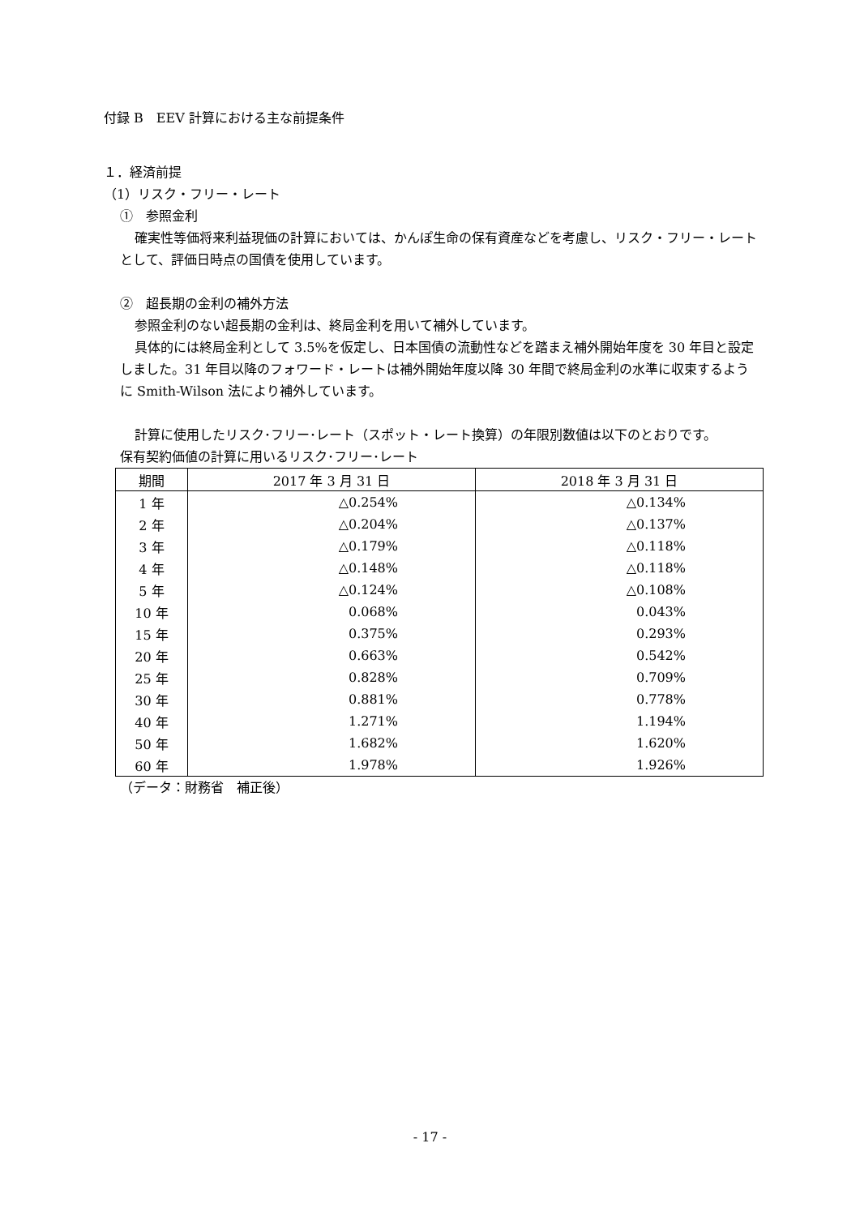付録 B　EEV 計算における主な前提条件
１．経済前提
（1）リスク・フリー・レート
①　参照金利
確実性等価将来利益現価の計算においては、かんぽ生命の保有資産などを考慮し、リスク・フリー・レートとして、評価日時点の国債を使用しています。
②　超長期の金利の補外方法
参照金利のない超長期の金利は、終局金利を用いて補外しています。
具体的には終局金利として 3.5%を仮定し、日本国債の流動性などを踏まえ補外開始年度を 30 年目と設定しました。31 年目以降のフォワード・レートは補外開始年度以降 30 年間で終局金利の水準に収束するように Smith-Wilson 法により補外しています。
計算に使用したリスク･フリー･レート（スポット・レート換算）の年限別数値は以下のとおりです。
保有契約価値の計算に用いるリスク･フリー･レート
| 期間 | 2017 年 3 月 31 日 | 2018 年 3 月 31 日 |
| --- | --- | --- |
| 1 年 | △0.254% | △0.134% |
| 2 年 | △0.204% | △0.137% |
| 3 年 | △0.179% | △0.118% |
| 4 年 | △0.148% | △0.118% |
| 5 年 | △0.124% | △0.108% |
| 10 年 | 0.068% | 0.043% |
| 15 年 | 0.375% | 0.293% |
| 20 年 | 0.663% | 0.542% |
| 25 年 | 0.828% | 0.709% |
| 30 年 | 0.881% | 0.778% |
| 40 年 | 1.271% | 1.194% |
| 50 年 | 1.682% | 1.620% |
| 60 年 | 1.978% | 1.926% |
（データ：財務省　補正後）
- 17 -